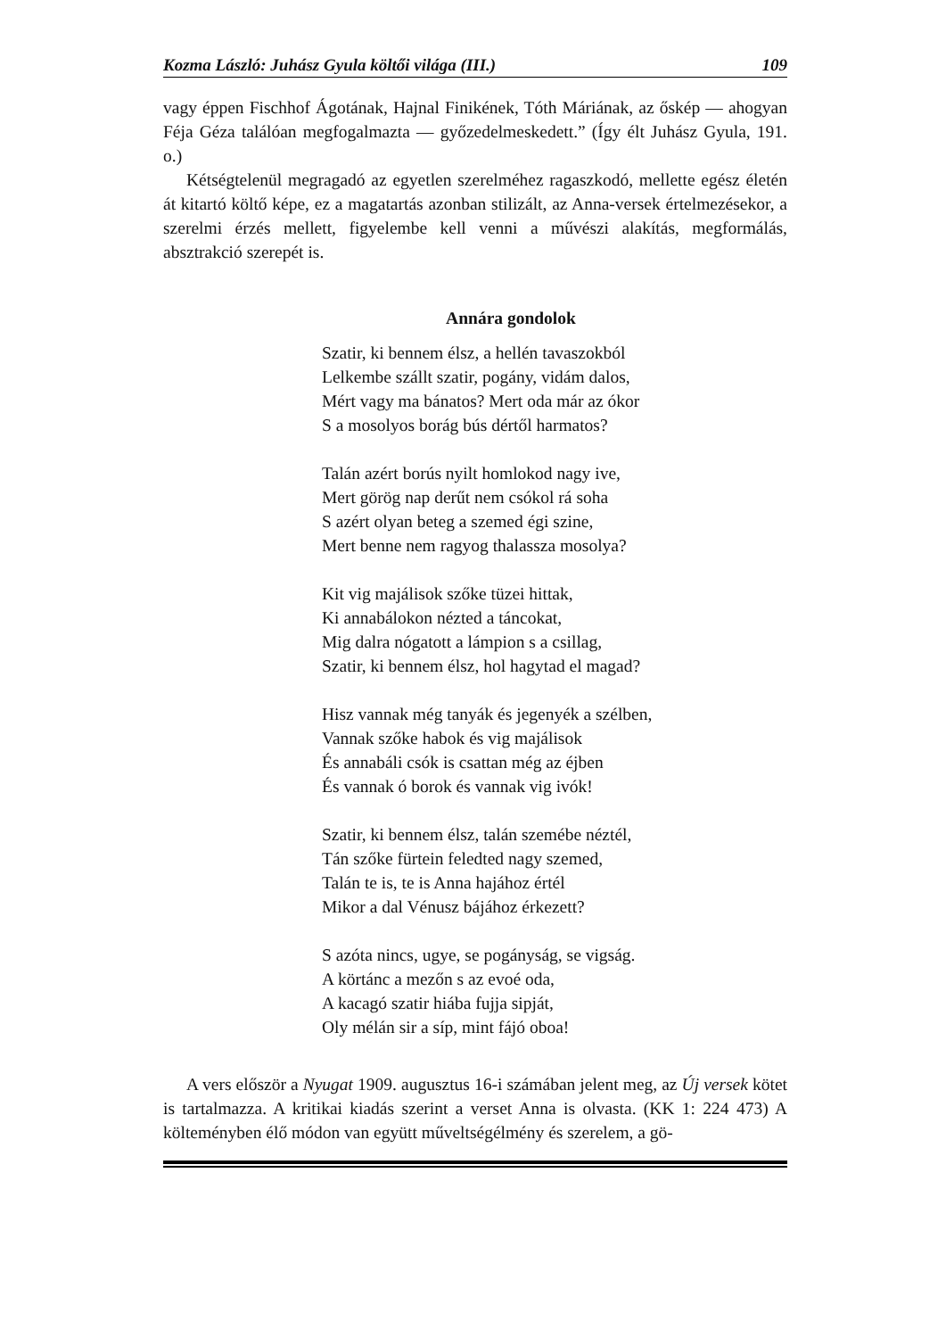Kozma László: Juhász Gyula költői világa (III.) 109
vagy éppen Fischhof Ágotának, Hajnal Finikének, Tóth Máriának, az őskép — ahogyan Féja Géza találóan megfogalmazta — győzedelmeskedett.” (Így élt Juhász Gyula, 191. o.)
Kétségtelenül megragadó az egyetlen szerelméhez ragaszkodó, mellette egész életén át kitartó költő képe, ez a magatartás azonban stilizált, az Anna-versek értelmezésekor, a szerelmi érzés mellett, figyelembe kell venni a művészi alakítás, megformálás, absztrakció szerepét is.
Annára gondolok
Szatir, ki bennem élsz, a hellén tavaszokból
Lelkembe szállt szatir, pogány, vidám dalos,
Mért vagy ma bánatos? Mert oda már az ókor
S a mosolyos borág bús dértől harmatos?
Talán azért borús nyilt homlokod nagy ive,
Mert görög nap derűt nem csókol rá soha
S azért olyan beteg a szemed égi szine,
Mert benne nem ragyog thalassza mosolya?
Kit vig majálisok szőke tüzei hittak,
Ki annabálokon nézted a táncokat,
Mig dalra nógatott a lámpion s a csillag,
Szatir, ki bennem élsz, hol hagytad el magad?
Hisz vannak még tanyák és jegenyék a szélben,
Vannak szőke habok és vig majálisok
És annabáli csók is csattan még az éjben
És vannak ó borok és vannak vig ivók!
Szatir, ki bennem élsz, talán szemébe néztél,
Tán szőke fürtein feledted nagy szemed,
Talán te is, te is Anna hajához értél
Mikor a dal Vénusz bájához érkezett?
S azóta nincs, ugye, se pogányság, se vigság.
A körtánc a mezőn s az evoé oda,
A kacagó szatir hiába fujja sipját,
Oly mélán sir a síp, mint fájó oboa!
A vers először a Nyugat 1909. augusztus 16-i számában jelent meg, az Új versek kötet is tartalmazza. A kritikai kiadás szerint a verset Anna is olvasta. (KK 1: 224 473) A költeményben élő módon van együtt műveltségélmény és szerelem, a gö-